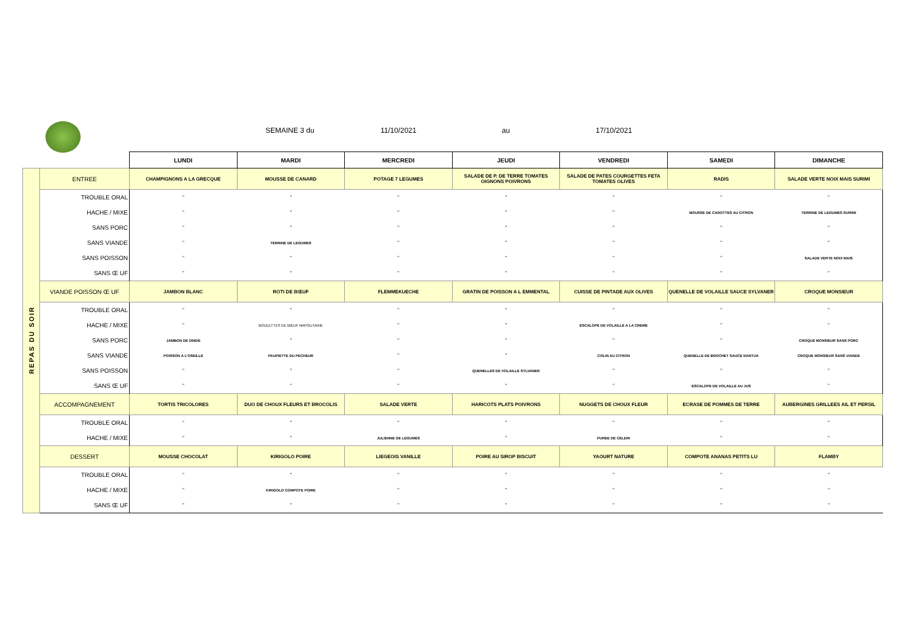SEMAINE 3 du 11/10/2021 au 17/10/2021
| | | LUNDI | MARDI | MERCREDI | JEUDI | VENDREDI | SAMEDI | DIMANCHE |
| --- | --- | --- | --- | --- | --- | --- | --- | --- |
| REPAS DU SOIR | ENTREE | CHAMPIGNONS A LA GRECQUE | MOUSSE DE CANARD | POTAGE 7 LEGUMES | SALADE DE P. DE TERRE TOMATES OIGNONS POIVRONS | SALADE DE PATES COURGETTES FETA TOMATES OLIVES | RADIS | SALADE VERTE NOIX MAIS SURIMI |
| | TROUBLE ORAL | " | " | " | " | " | " | " |
| | HACHE / MIXE | " | " | " | " | " | MOUSSE DE CAROTTES AU CITRON | TERRINE DE LEGUMES SURIMI |
| | SANS PORC | " | " | " | " | " | " | " |
| | SANS VIANDE | " | TERRINE DE LEGUMES | " | " | " | " | " |
| | SANS POISSON | " | " | " | " | " | " | SALADE VERTE NOIX MAIS |
| | SANS Œ UF | " | " | " | " | " | " | " |
| | VIANDE POISSON Œ UF | JAMBON BLANC | ROTI DE BŒUF | FLEMMEKUECHE | GRATIN DE POISSON A L EMMENTAL | CUISSE DE PINTADE AUX OLIVES | QUENELLE DE VOLAILLE SAUCE SYLVANER | CROQUE MONSIEUR |
| | TROUBLE ORAL | " | " | " | " | " | " | " |
| | HACHE / MIXE | " | BOULETTES DE BŒUF NAPOLITAINE | " | " | ESCALOPE DE VOLAILLE A LA CREME | " | " |
| | SANS PORC | JAMBON DE DINDE | " | " | " | " | " | CROQUE MONSIEUR SANS PORC |
| | SANS VIANDE | POISSON A L'OSEILLE | PAUPIETTE DU PECHEUR | " | " | COLIN AU CITRON | QUENELLE DE BROCHET SAUCE NANTUA | CROQUE MONSIEUR SANS VIANDE |
| | SANS POISSON | " | " | " | QUENELLES DE VOLAILLE SYLVANER | " | " | " |
| | SANS Œ UF | " | " | " | " | " | ESCALOPE DE VOLAILLE AU JUS | " |
| | ACCOMPAGNEMENT | TORTIS TRICOLORES | DUO DE CHOUX FLEURS ET BROCOLIS | SALADE VERTE | HARICOTS PLATS POIVRONS | NUGGETS DE CHOUX FLEUR | ECRASE DE POMMES DE TERRE | AUBERGINES GRILLEES AIL ET PERSIL |
| | TROUBLE ORAL | " | " | " | " | " | " | " |
| | HACHE / MIXE | " | " | JULIENNE DE LEGUMES | " | PUREE DE CELERI | " | " |
| | DESSERT | MOUSSE CHOCOLAT | KIRIGOLO POIRE | LIEGEOIS VANILLE | POIRE AU SIROP BISCUIT | YAOURT NATURE | COMPOTE ANANAS PETITS LU | FLAMBY |
| | TROUBLE ORAL | " | " | " | " | " | " | " |
| | HACHE / MIXE | " | KIRIGOLO COMPOTE POIRE | " | " | " | " | " |
| | SANS Œ UF | " | " | " | " | " | " | " |